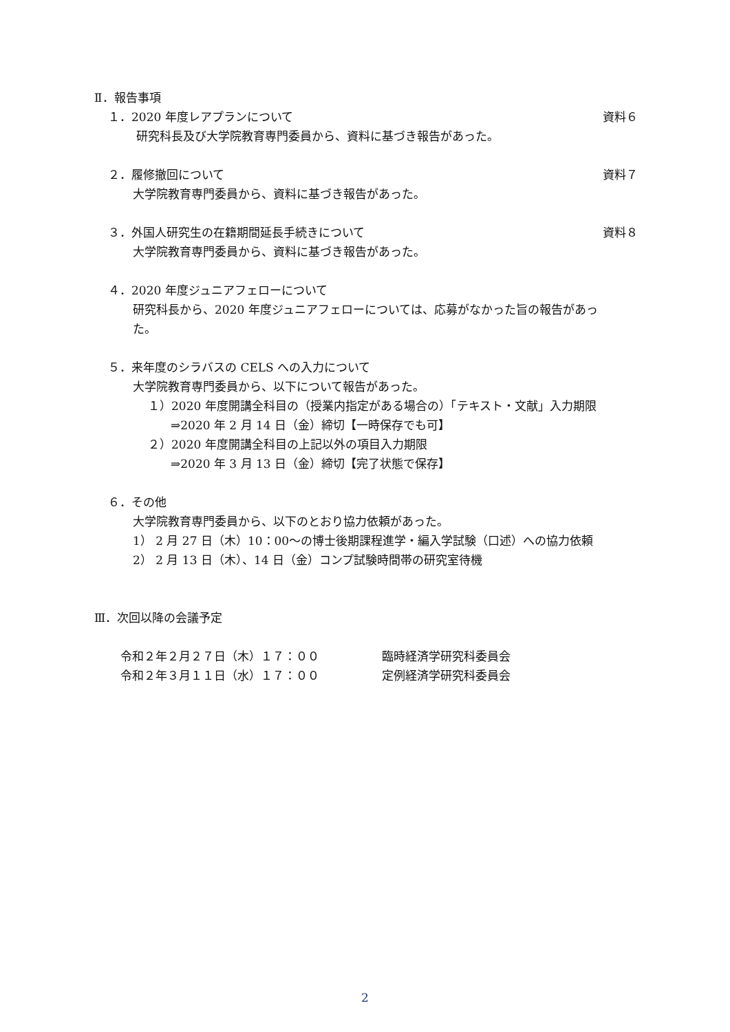Ⅱ．報告事項
１．2020 年度レアプランについて 資料６
研究科長及び大学院教育専門委員から、資料に基づき報告があった。
２．履修撤回について 資料７
大学院教育専門委員から、資料に基づき報告があった。
３．外国人研究生の在籍期間延長手続きについて 資料８
大学院教育専門委員から、資料に基づき報告があった。
４．2020 年度ジュニアフェローについて
研究科長から、2020 年度ジュニアフェローについては、応募がなかった旨の報告があっ
た。
５．来年度のシラバスの CELS への入力について
大学院教育専門委員から、以下について報告があった。
１）2020 年度開講全科目の（授業内指定がある場合の）「テキスト・文献」入力期限
⇒2020 年 2 月 14 日（金）締切【一時保存でも可】
２）2020 年度開講全科目の上記以外の項目入力期限
⇒2020 年 3 月 13 日（金）締切【完了状態で保存】
６．その他
大学院教育専門委員から、以下のとおり協力依頼があった。
1） 2 月 27 日（木）10：00～の博士後期課程進学・編入学試験（口述）への協力依頼
2） 2 月 13 日（木）、14 日（金）コンプ試験時間帯の研究室待機
Ⅲ．次回以降の会議予定
令和２年２月２７日（木）１７：００ 臨時経済学研究科委員会
令和２年３月１１日（水）１７：００ 定例経済学研究科委員会
2